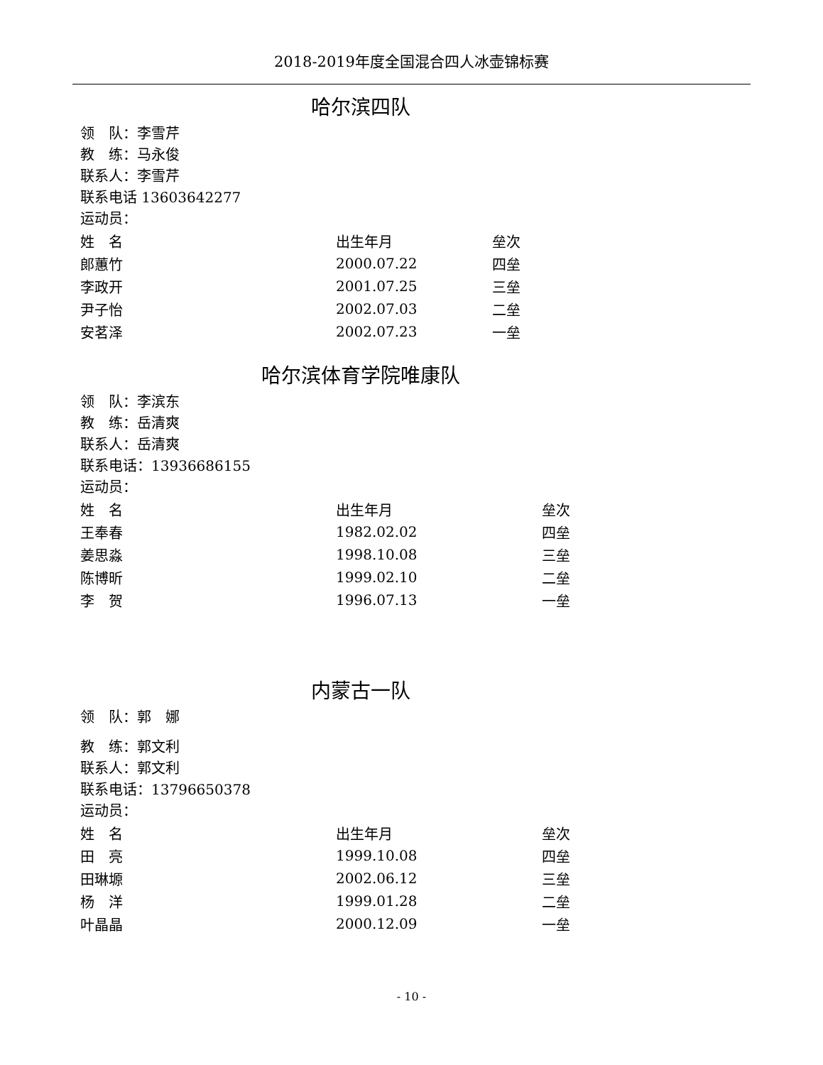2018-2019年度全国混合四人冰壶锦标赛
哈尔滨四队
领　队：李雪芹
教　练：马永俊
联系人：李雪芹
联系电话 13603642277
运动员：
| 姓 名 | 出生年月 | 垒次 |
| 郎蕙竹 | 2000.07.22 | 四垒 |
| 李政开 | 2001.07.25 | 三垒 |
| 尹子怡 | 2002.07.03 | 二垒 |
| 安茗泽 | 2002.07.23 | 一垒 |
哈尔滨体育学院唯康队
领　队：李滨东
教　练：岳清爽
联系人：岳清爽
联系电话：13936686155
运动员：
| 姓 名 | 出生年月 | 垒次 |
| 王奉春 | 1982.02.02 | 四垒 |
| 姜思淼 | 1998.10.08 | 三垒 |
| 陈博昕 | 1999.02.10 | 二垒 |
| 李 贺 | 1996.07.13 | 一垒 |
内蒙古一队
领　队：郭　娜
教　练：郭文利
联系人：郭文利
联系电话：13796650378
运动员：
| 姓 名 | 出生年月 | 垒次 |
| 田 亮 | 1999.10.08 | 四垒 |
| 田琳塬 | 2002.06.12 | 三垒 |
| 杨 洋 | 1999.01.28 | 二垒 |
| 叶晶晶 | 2000.12.09 | 一垒 |
- 10 -